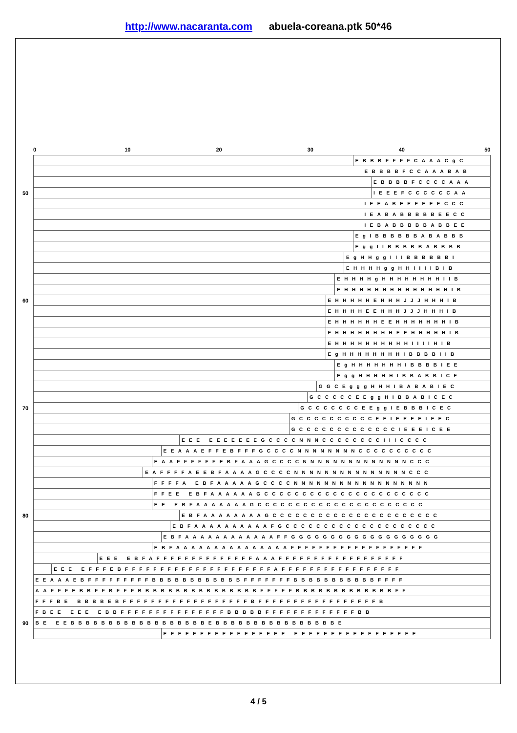http://www.nacaranta.com abuela-coreana.ptk 50*46
| | 0 | | | 10 | | | | | | 20 | | | 30 | | | | | | | | 40 50 |
| --- | --- | --- | --- | --- | --- | --- | --- | --- | --- | --- | --- | --- | --- | --- | --- | --- | --- | --- | --- | --- | --- |
| | | | | | | | | | | | | | | | | | | EBBBFFFFCAAACgC | | | |
| | | | | | | | | | | | | | | | | | | | EBBBBFCCAAABAB | | |
| | | | | | | | | | | | | | | | | | | | | EBBBBFCCCCAAA | |
| 50 | | | | | | | | | | | | | | | | | | | | IEEEFCCCCCCAA | |
| | | | | | | | | | | | | | | | | | | | IEEABEEEEEECCC | | |
| | | | | | | | | | | | | | | | | | | | IEABABBBBBEECC | | |
| | | | | | | | | | | | | | | | | | | | IEBABBBBBABBEE | | |
| | | | | | | | | | | | | | | | | | | EgIBBBBBBABABBB | | | |
| | | | | | | | | | | | | | | | | | | EggIIBBBBBABBBB | | | |
| | | | | | | | | | | | | | | | | | EgHHggIIIBBBBBBI | | | | |
| | | | | | | | | | | | | | | | | | EHHHHggHHIIIIBIB | | | | |
| | | | | | | | | | | | | | | | | EHHHHgHHHHHHHHIIB | | | | | |
| | | | | | | | | | | | | | | | | EHHHHHHHHHHHHHHIB | | | | | |
| 60 | | | | | | | | | | | | | | | EHHHHHEHHHJJJHHHIB | | | | | | |
| | | | | | | | | | | | | | | | EHHHHEEHHHJJJHHHIB | | | | | | |
| | | | | | | | | | | | | | | | EHHHHHHEEHHHHHHHIB | | | | | | |
| | | | | | | | | | | | | | | | EHHHHHHHHEEHHHHHIB | | | | | | |
| | | | | | | | | | | | | | | | EHHHHHHHHHHIIIIHIB | | | | | | |
| | | | | | | | | | | | | | | | EgHHHHHHHHIBBBBIIB | | | | | | |
| | | | | | | | | | | | | | | | | EgHHHHHHHIBBBBIEE | | | | | |
| | | | | | | | | | | | | | | | | EggHHHHHIBBABBICE | | | | | |
| | | | | | | | | | | | | | | GGCEgggHHHIBABABIEC | | | | | | | |
| | | | | | | | | | | | | | GCCCCCEEggHIBBABICEC | | | | | | | | |
| 70 | | | | | | | | | | | | GCCCCCCCEEggIEBBBICEC | | | | | | | | | |
| | | | | | | | | | | | GCCCCCCCCCCEEIEEEEIEEC | | | | | | | | | | |
| | | | | | | | | | | | GCCCCCCCCCCCCCIEEEICEE | | | | | | | | | | |
| | | | | | | | | | EEE EEEEEEEGCCCCNNNCCCCCCCCIIICCCC | | | | | | | | | | | | |
| | | | | | | | EEAAAEFFEBFFFGCCCCNNNNNNNNCCCCCCCCCC | | | | | | | | | | | | | | |
| | | | | | | EAAFFFFFFEBFAAAGCCCCNNNNNNNNNNNNNNCCC | | | | | | | | | | | | | | | |
| | | | | | EAFFFFAEEBFAAAAGCCCCNNNNNNNNNNNNNNNCCC | | | | | | | | | | | | | | | | |
| | | | | | | FFFFA EBFAAAAAGCCCCNNNNNNNNNNNNNNNNNN | | | | | | | | | | | | | | | |
| | | | | | | FFEE EBFAAAAAAGCCCCCCCCCCCCCCCCCCCCCC | | | | | | | | | | | | | | | |
| | | | | | | EE EBFAAAAAAAGCCCCCCCCCCCCCCCCCCCCCC | | | | | | | | | | | | | | | |
| 80 | | | | | | | | | EBFAAAAAAAAGCCCCCCCCCCCCCCCCCCCCCC | | | | | | | | | | | | |
| | | | | | | | | EBFAAAAAAAAAAFGCCCCCCCCCCCCCCCCCCCC | | | | | | | | | | | | | |
| | | | | | | | EBFAAAAAAAAAAAAFFGGGGGGGGGGGGGGGGGGG | | | | | | | | | | | | | | |
| | | | | | | EBFAAAAAAAAAAAAAAAFFFFFFFFFFFFFFFFFFF | | | | | | | | | | | | | | | |
| | | | EEE EBFAFFFFFFFFFFFFFFAAAFFFFFFFFFFFFFFFFFF | | | | | | | | | | | | | | | | | | |
| | | EEE EFFFEBFFFFFFFFFFFFFFFFFFFFFAFFFFFFFFFFFFFFFFF | | | | | | | | | | | | | | | | | | | |
| | EEAAAEBFFFFFFFFFBBBBBBBBBBBBFFFFFFFBBBBBBBBBBBFFFF | | | | | | | | | | | | | | | | | | | | |
| | AAFFFEBBFFBFFFBBBBBBBBBBBBBBBBFFFFFBBBBBBBBBBBBBFF | | | | | | | | | | | | | | | | | | | | |
| | FFFBE BBBBEBFFFFFFFFFFFFFFFFFFBFFFFFFFFFFFFFFFFFB | | | | | | | | | | | | | | | | | | | | |
| | FBEE EEE EBBFFFFFFFFFFFFFFFBBBBBFFFFFFFFFFFFFBB | | | | | | | | | | | | | | | | | | | | |
| 90 | BE EEBBBBBBBBBBBBBBBBBBEBBBBBBBBBBBBBBBBE | | | | | | | | | | | | | | | | | | | | |
| | | | | | | | EEEEEEEEEEEEEEEEE EEEEEEEEEEEEEEEEE | | | | | | | | | | | | | | |
4 / 5